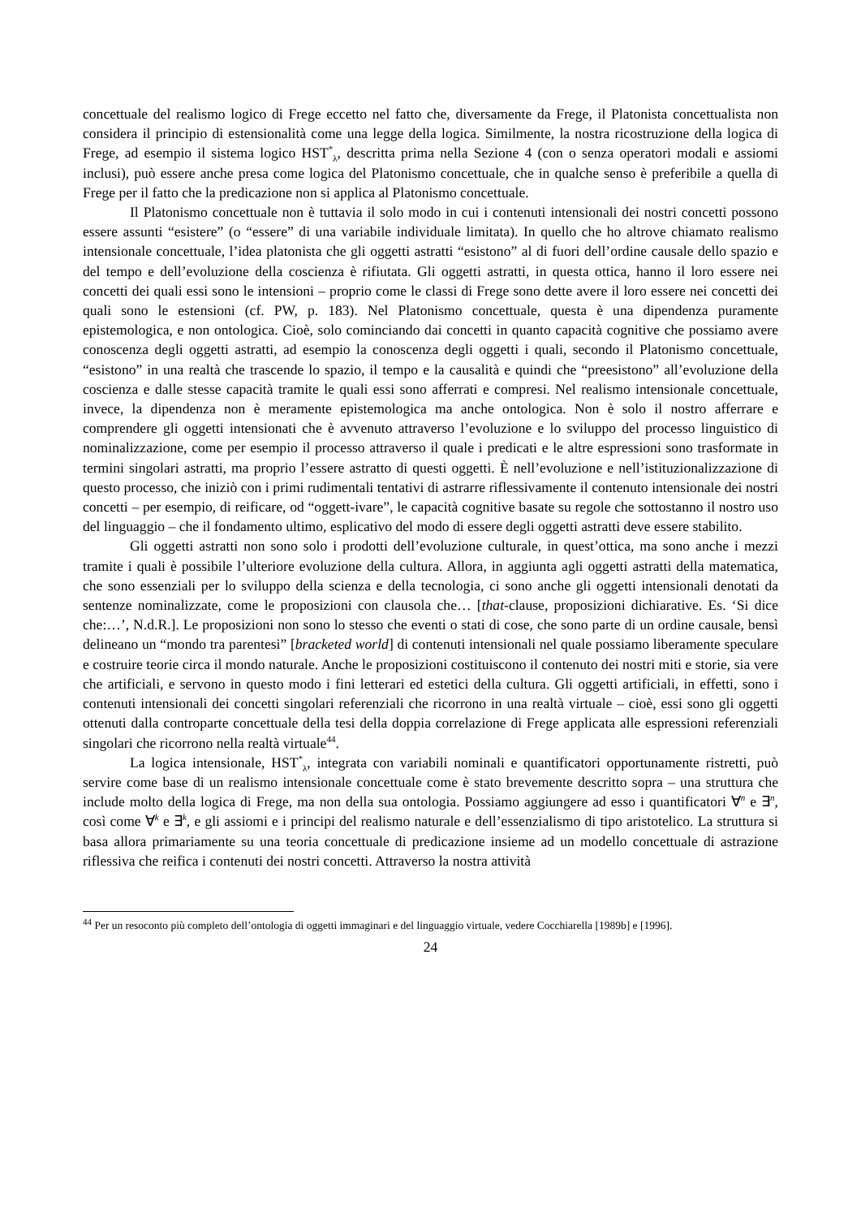concettuale del realismo logico di Frege eccetto nel fatto che, diversamente da Frege, il Platonista concettualista non considera il principio di estensionalità come una legge della logica. Similmente, la nostra ricostruzione della logica di Frege, ad esempio il sistema logico HST<sup>*</sup><sub>λ</sub>, descritta prima nella Sezione 4 (con o senza operatori modali e assiomi inclusi), può essere anche presa come logica del Platonismo concettuale, che in qualche senso è preferibile a quella di Frege per il fatto che la predicazione non si applica al Platonismo concettuale.
Il Platonismo concettuale non è tuttavia il solo modo in cui i contenuti intensionali dei nostri concetti possono essere assunti “esistere” (o “essere” di una variabile individuale limitata). In quello che ho altrove chiamato realismo intensionale concettuale, l’idea platonista che gli oggetti astratti “esistono” al di fuori dell’ordine causale dello spazio e del tempo e dell’evoluzione della coscienza è rifiutata. Gli oggetti astratti, in questa ottica, hanno il loro essere nei concetti dei quali essi sono le intensioni – proprio come le classi di Frege sono dette avere il loro essere nei concetti dei quali sono le estensioni (cf. PW, p. 183). Nel Platonismo concettuale, questa è una dipendenza puramente epistemologica, e non ontologica. Cioè, solo cominciando dai concetti in quanto capacità cognitive che possiamo avere conoscenza degli oggetti astratti, ad esempio la conoscenza degli oggetti i quali, secondo il Platonismo concettuale, “esistono” in una realtà che trascende lo spazio, il tempo e la causalità e quindi che “preesistono” all’evoluzione della coscienza e dalle stesse capacità tramite le quali essi sono afferrati e compresi. Nel realismo intensionale concettuale, invece, la dipendenza non è meramente epistemologica ma anche ontologica. Non è solo il nostro afferrare e comprendere gli oggetti intensionati che è avvenuto attraverso l’evoluzione e lo sviluppo del processo linguistico di nominalizzazione, come per esempio il processo attraverso il quale i predicati e le altre espressioni sono trasformate in termini singolari astratti, ma proprio l’essere astratto di questi oggetti. È nell’evoluzione e nell’istituzionalizzazione di questo processo, che iniziò con i primi rudimentali tentativi di astrarre riflessivamente il contenuto intensionale dei nostri concetti – per esempio, di reificare, od “oggett-ivare”, le capacità cognitive basate su regole che sottostanno il nostro uso del linguaggio – che il fondamento ultimo, esplicativo del modo di essere degli oggetti astratti deve essere stabilito.
Gli oggetti astratti non sono solo i prodotti dell’evoluzione culturale, in quest’ottica, ma sono anche i mezzi tramite i quali è possibile l’ulteriore evoluzione della cultura. Allora, in aggiunta agli oggetti astratti della matematica, che sono essenziali per lo sviluppo della scienza e della tecnologia, ci sono anche gli oggetti intensionali denotati da sentenze nominalizzate, come le proposizioni con clausola che… [that-clause, proposizioni dichiarative. Es. ‘Si dice che:…’, N.d.R.]. Le proposizioni non sono lo stesso che eventi o stati di cose, che sono parte di un ordine causale, bensì delineano un “mondo tra parentesi” [bracketed world] di contenuti intensionali nel quale possiamo liberamente speculare e costruire teorie circa il mondo naturale. Anche le proposizioni costituiscono il contenuto dei nostri miti e storie, sia vere che artificiali, e servono in questo modo i fini letterari ed estetici della cultura. Gli oggetti artificiali, in effetti, sono i contenuti intensionali dei concetti singolari referenziali che ricorrono in una realtà virtuale – cioè, essi sono gli oggetti ottenuti dalla controparte concettuale della tesi della doppia correlazione di Frege applicata alle espressioni referenziali singolari che ricorrono nella realtà virtuale<sup>44</sup>.
La logica intensionale, HST<sup>*</sup><sub>λ</sub>, integrata con variabili nominali e quantificatori opportunamente ristretti, può servire come base di un realismo intensionale concettuale come è stato brevemente descritto sopra – una struttura che include molto della logica di Frege, ma non della sua ontologia. Possiamo aggiungere ad esso i quantificatori ∀<sup>n</sup> e ∃<sup>n</sup>, così come ∀<sup>k</sup> e ∃<sup>k</sup>, e gli assiomi e i principi del realismo naturale e dell’essenzialismo di tipo aristotelico. La struttura si basa allora primariamente su una teoria concettuale di predicazione insieme ad un modello concettuale di astrazione riflessiva che reifica i contenuti dei nostri concetti. Attraverso la nostra attività
<sup>44</sup> Per un resoconto più completo dell’ontologia di oggetti immaginari e del linguaggio virtuale, vedere Cocchiarella [1989b] e [1996].
24